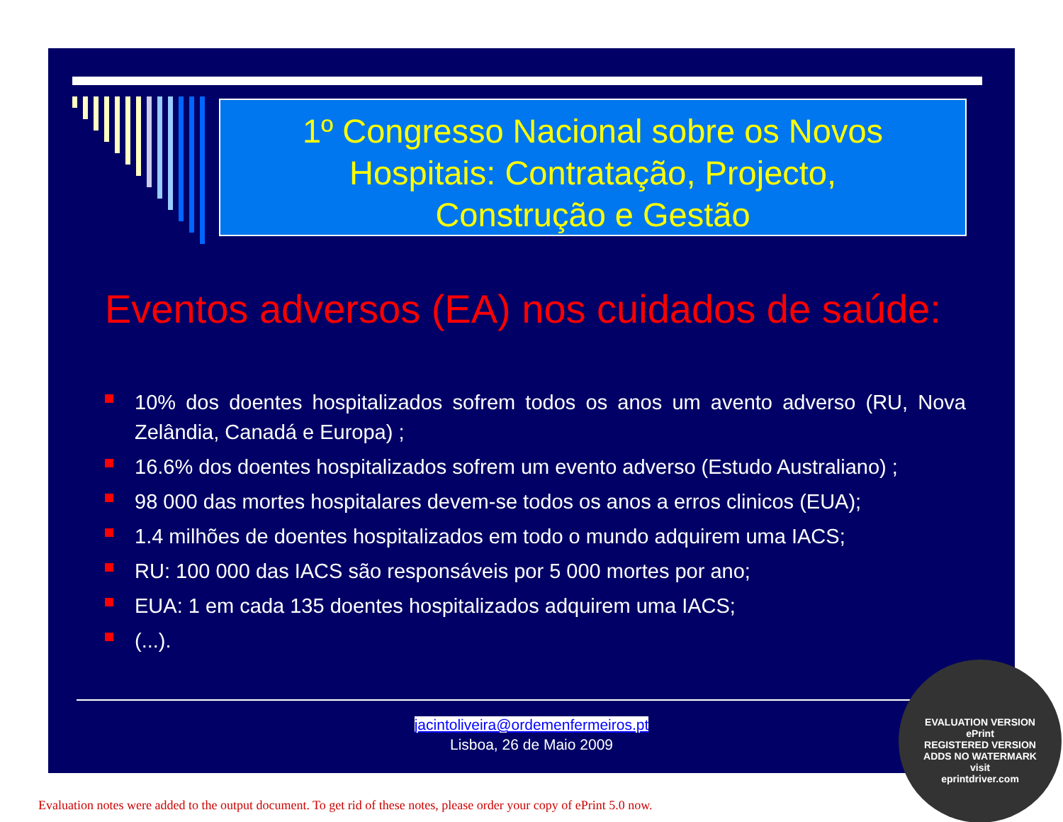1º Congresso Nacional sobre os Novos
Hospitais: Contratação, Projecto,
Construção e Gestão
Eventos adversos (EA) nos cuidados de saúde:
10% dos doentes hospitalizados sofrem todos os anos um avento adverso (RU, Nova Zelândia, Canadá e Europa) ;
16.6% dos doentes hospitalizados sofrem um evento adverso (Estudo Australiano) ;
98 000 das mortes hospitalares devem-se todos os anos a erros clinicos (EUA);
1.4 milhões de doentes hospitalizados em todo o mundo adquirem uma IACS;
RU: 100 000 das IACS são responsáveis por 5 000 mortes por ano;
EUA: 1 em cada 135 doentes hospitalizados adquirem uma IACS;
(...).
jacintoliveira@ordemenfermeiros.pt
Lisboa, 26 de Maio 2009
EVALUATION VERSION
ePrint
REGISTERED VERSION
ADDS NO WATERMARK
visit
eprintdriver.com
Evaluation notes were added to the output document. To get rid of these notes, please order your copy of ePrint 5.0 now.